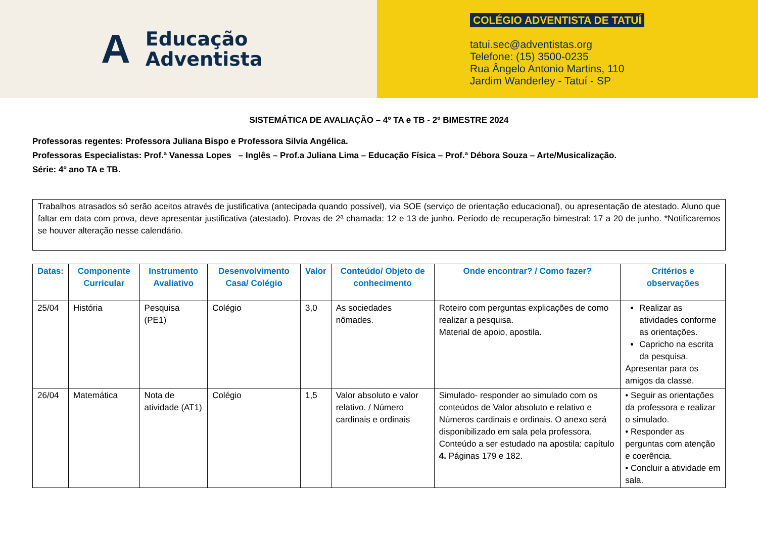A
Educação
Adventista
COLÉGIO ADVENTISTA DE TATUÍ
tatui.sec@adventistas.org
Telefone: (15) 3500-0235
Rua Ângelo Antonio Martins, 110
Jardim Wanderley - Tatuí - SP
SISTEMÁTICA DE AVALIAÇÃO – 4º TA e TB - 2º BIMESTRE 2024
Professoras regentes: Professora Juliana Bispo e Professora Silvia Angélica.
Professoras Especialistas: Prof.ª Vanessa Lopes – Inglês – Prof.a Juliana Lima – Educação Física – Prof.ª Débora Souza – Arte/Musicalização.
Série: 4º ano TA e TB.
Trabalhos atrasados só serão aceitos através de justificativa (antecipada quando possível), via SOE (serviço de orientação educacional), ou apresentação de atestado. Aluno que faltar em data com prova, deve apresentar justificativa (atestado). Provas de 2ª chamada: 12 e 13 de junho. Período de recuperação bimestral: 17 a 20 de junho. *Notificaremos se houver alteração nesse calendário.
| Datas: | Componente Curricular | Instrumento Avaliativo | Desenvolvimento Casa/ Colégio | Valor | Conteúdo/ Objeto de conhecimento | Onde encontrar? / Como fazer? | Critérios e observações |
| --- | --- | --- | --- | --- | --- | --- | --- |
| 25/04 | História | Pesquisa (PE1) | Colégio | 3,0 | As sociedades nômades. | Roteiro com perguntas explicações de como realizar a pesquisa. Material de apoio, apostila. | Realizar as atividades conforme as orientações. Capricho na escrita da pesquisa. Apresentar para os amigos da classe. |
| 26/04 | Matemática | Nota de atividade (AT1) | Colégio | 1,5 | Valor absoluto e valor relativo. / Número cardinais e ordinais | Simulado- responder ao simulado com os conteúdos de Valor absoluto e relativo e Números cardinais e ordinais. O anexo será disponibilizado em sala pela professora. Conteúdo a ser estudado na apostila: capítulo 4. Páginas 179 e 182. | • Seguir as orientações da professora e realizar o simulado. • Responder as perguntas com atenção e coerência. • Concluir a atividade em sala. |